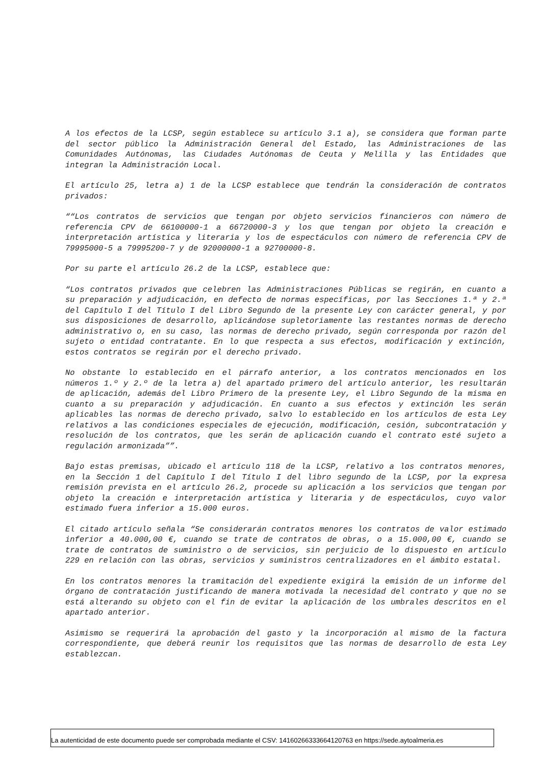A los efectos de la LCSP, según establece su artículo 3.1 a), se considera que forman parte del sector público la Administración General del Estado, las Administraciones de las Comunidades Autónomas, las Ciudades Autónomas de Ceuta y Melilla y las Entidades que integran la Administración Local.
El artículo 25, letra a) 1 de la LCSP establece que tendrán la consideración de contratos privados:
““Los contratos de servicios que tengan por objeto servicios financieros con número de referencia CPV de 66100000-1 a 66720000-3 y los que tengan por objeto la creación e interpretación artística y literaria y los de espectáculos con número de referencia CPV de 79995000-5 a 79995200-7 y de 92000000-1 a 92700000-8.
Por su parte el artículo 26.2 de la LCSP, establece que:
“Los contratos privados que celebren las Administraciones Públicas se regirán, en cuanto a su preparación y adjudicación, en defecto de normas específicas, por las Secciones 1.ª y 2.ª del Capítulo I del Título I del Libro Segundo de la presente Ley con carácter general, y por sus disposiciones de desarrollo, aplicándose supletoriamente las restantes normas de derecho administrativo o, en su caso, las normas de derecho privado, según corresponda por razón del sujeto o entidad contratante. En lo que respecta a sus efectos, modificación y extinción, estos contratos se regirán por el derecho privado.
No obstante lo establecido en el párrafo anterior, a los contratos mencionados en los números 1.º y 2.º de la letra a) del apartado primero del artículo anterior, les resultarán de aplicación, además del Libro Primero de la presente Ley, el Libro Segundo de la misma en cuanto a su preparación y adjudicación. En cuanto a sus efectos y extinción les serán aplicables las normas de derecho privado, salvo lo establecido en los artículos de esta Ley relativos a las condiciones especiales de ejecución, modificación, cesión, subcontratación y resolución de los contratos, que les serán de aplicación cuando el contrato esté sujeto a regulación armonizada””.
Bajo estas premisas, ubicado el artículo 118 de la LCSP, relativo a los contratos menores, en la Sección 1 del Capítulo I del Título I del libro segundo de la LCSP, por la expresa remisión prevista en el artículo 26.2, procede su aplicación a los servicios que tengan por objeto la creación e interpretación artística y literaria y de espectáculos, cuyo valor estimado fuera inferior a 15.000 euros.
El citado artículo señala “Se considerarán contratos menores los contratos de valor estimado inferior a 40.000,00 €, cuando se trate de contratos de obras, o a 15.000,00 €, cuando se trate de contratos de suministro o de servicios, sin perjuicio de lo dispuesto en artículo 229 en relación con las obras, servicios y suministros centralizadores en el ámbito estatal.
En los contratos menores la tramitación del expediente exigirá la emisión de un informe del órgano de contratación justificando de manera motivada la necesidad del contrato y que no se está alterando su objeto con el fin de evitar la aplicación de los umbrales descritos en el apartado anterior.
Asimismo se requerirá la aprobación del gasto y la incorporación al mismo de la factura correspondiente, que deberá reunir los requisitos que las normas de desarrollo de esta Ley establezcan.
La autenticidad de este documento puede ser comprobada mediante el CSV: 14160266333664120763 en https://sede.aytoalmeria.es